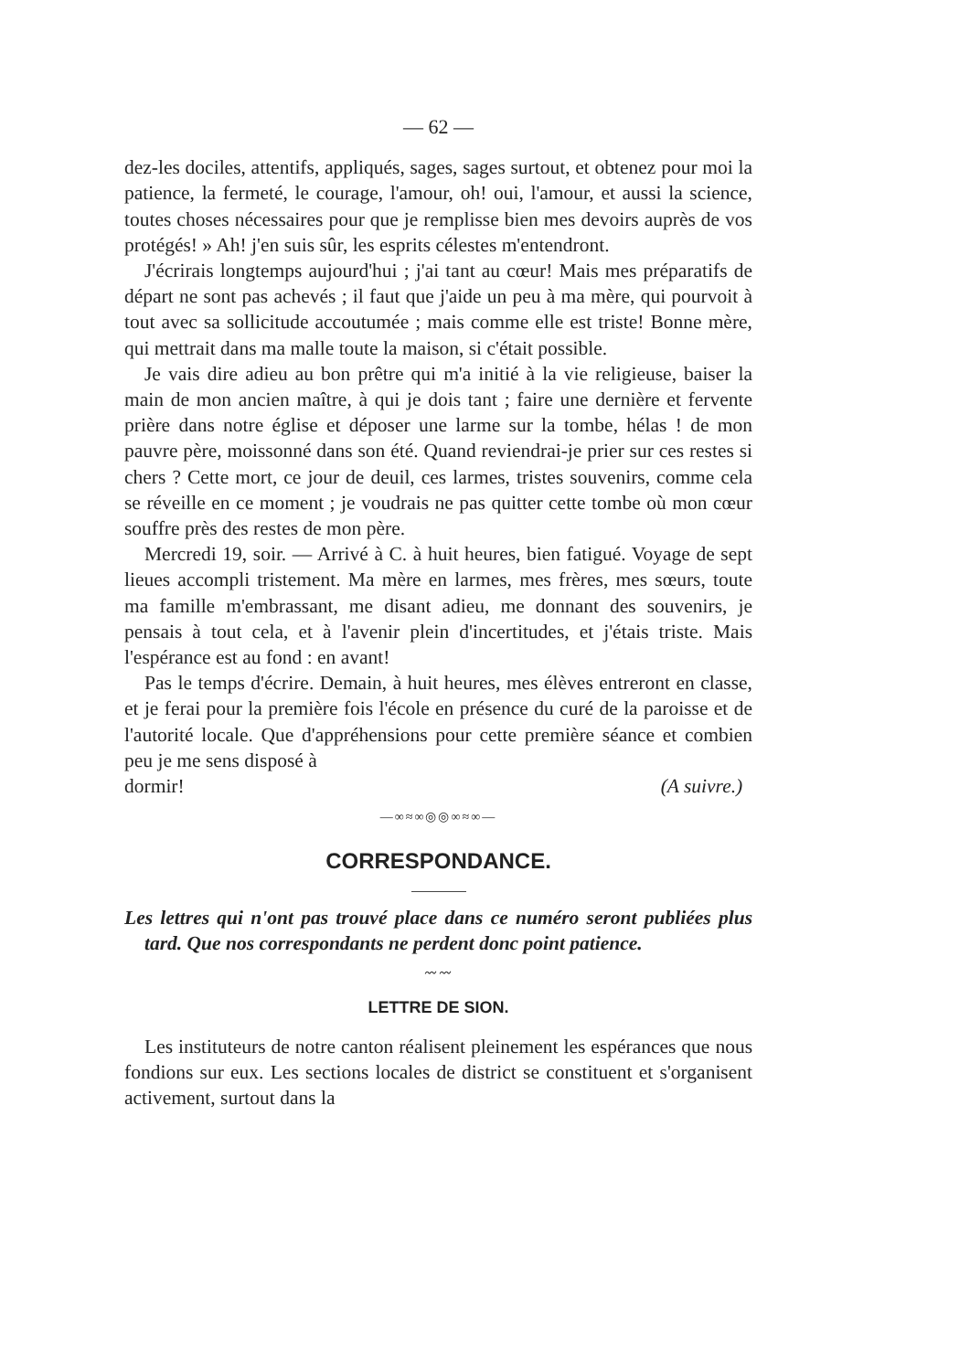— 62 —
dez-les dociles, attentifs, appliqués, sages, sages surtout, et obtenez pour moi la patience, la fermeté, le courage, l'amour, oh! oui, l'amour, et aussi la science, toutes choses nécessaires pour que je remplisse bien mes devoirs auprès de vos protégés! » Ah! j'en suis sûr, les esprits célestes m'entendront.
J'écrirais longtemps aujourd'hui ; j'ai tant au cœur! Mais mes préparatifs de départ ne sont pas achevés ; il faut que j'aide un peu à ma mère, qui pourvoit à tout avec sa sollicitude accoutumée ; mais comme elle est triste! Bonne mère, qui mettrait dans ma malle toute la maison, si c'était possible.
Je vais dire adieu au bon prêtre qui m'a initié à la vie religieuse, baiser la main de mon ancien maître, à qui je dois tant ; faire une dernière et fervente prière dans notre église et déposer une larme sur la tombe, hélas ! de mon pauvre père, moissonné dans son été. Quand reviendrai-je prier sur ces restes si chers ? Cette mort, ce jour de deuil, ces larmes, tristes souvenirs, comme cela se réveille en ce moment ; je voudrais ne pas quitter cette tombe où mon cœur souffre près des restes de mon père.
Mercredi 19, soir. — Arrivé à C. à huit heures, bien fatigué. Voyage de sept lieues accompli tristement. Ma mère en larmes, mes frères, mes sœurs, toute ma famille m'embrassant, me disant adieu, me donnant des souvenirs, je pensais à tout cela, et à l'avenir plein d'incertitudes, et j'étais triste. Mais l'espérance est au fond : en avant!
Pas le temps d'écrire. Demain, à huit heures, mes élèves entreront en classe, et je ferai pour la première fois l'école en présence du curé de la paroisse et de l'autorité locale. Que d'appréhensions pour cette première séance et combien peu je me sens disposé à
dormir! (A suivre.)
—∞≈∞◎◎∞≈∞—
CORRESPONDANCE.
Les lettres qui n'ont pas trouvé place dans ce numéro seront publiées plus tard. Que nos correspondants ne perdent donc point patience.
〰〰
LETTRE DE SION.
Les instituteurs de notre canton réalisent pleinement les espérances que nous fondions sur eux. Les sections locales de district se constituent et s'organisent activement, surtout dans la